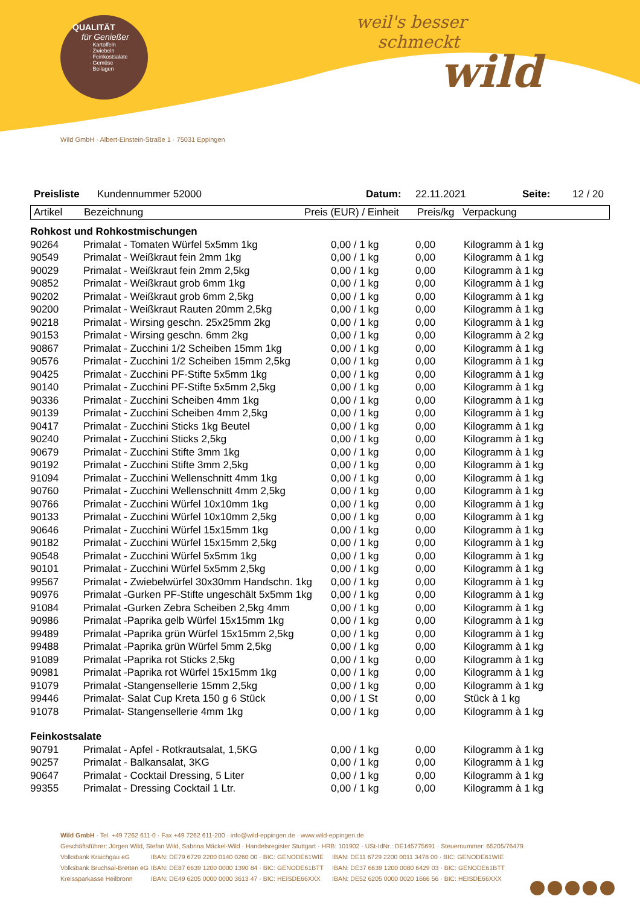QUALITÄT
für Genießer
· Kartoffeln
· Zwiebeln
· Feinkostsalate
· Gemüse
· Beilagen
weil's besser
schmeckt
wild
Wild GmbH · Albert-Einstein-Straße 1 · 75031 Eppingen
Preisliste Kundennummer 52000 Datum: 22.11.2021 Seite: 12 / 20
Artikel Bezeichnung Preis (EUR) / Einheit Preis/kg Verpackung
| Rohkost und Rohkostmischungen | | | | |
| 90264 | Primalat - Tomaten Würfel 5x5mm 1kg | 0,00 / 1 kg | 0,00 | Kilogramm à 1 kg |
| 90549 | Primalat - Weißkraut fein 2mm 1kg | 0,00 / 1 kg | 0,00 | Kilogramm à 1 kg |
| 90029 | Primalat - Weißkraut fein 2mm 2,5kg | 0,00 / 1 kg | 0,00 | Kilogramm à 1 kg |
| 90852 | Primalat - Weißkraut grob 6mm 1kg | 0,00 / 1 kg | 0,00 | Kilogramm à 1 kg |
| 90202 | Primalat - Weißkraut grob 6mm 2,5kg | 0,00 / 1 kg | 0,00 | Kilogramm à 1 kg |
| 90200 | Primalat - Weißkraut Rauten 20mm 2,5kg | 0,00 / 1 kg | 0,00 | Kilogramm à 1 kg |
| 90218 | Primalat - Wirsing geschn. 25x25mm 2kg | 0,00 / 1 kg | 0,00 | Kilogramm à 1 kg |
| 90153 | Primalat - Wirsing geschn. 6mm 2kg | 0,00 / 1 kg | 0,00 | Kilogramm à 2 kg |
| 90867 | Primalat - Zucchini 1/2 Scheiben 15mm 1kg | 0,00 / 1 kg | 0,00 | Kilogramm à 1 kg |
| 90576 | Primalat - Zucchini 1/2 Scheiben 15mm 2,5kg | 0,00 / 1 kg | 0,00 | Kilogramm à 1 kg |
| 90425 | Primalat - Zucchini PF-Stifte 5x5mm 1kg | 0,00 / 1 kg | 0,00 | Kilogramm à 1 kg |
| 90140 | Primalat - Zucchini PF-Stifte 5x5mm 2,5kg | 0,00 / 1 kg | 0,00 | Kilogramm à 1 kg |
| 90336 | Primalat - Zucchini Scheiben 4mm 1kg | 0,00 / 1 kg | 0,00 | Kilogramm à 1 kg |
| 90139 | Primalat - Zucchini Scheiben 4mm 2,5kg | 0,00 / 1 kg | 0,00 | Kilogramm à 1 kg |
| 90417 | Primalat - Zucchini Sticks 1kg Beutel | 0,00 / 1 kg | 0,00 | Kilogramm à 1 kg |
| 90240 | Primalat - Zucchini Sticks 2,5kg | 0,00 / 1 kg | 0,00 | Kilogramm à 1 kg |
| 90679 | Primalat - Zucchini Stifte 3mm 1kg | 0,00 / 1 kg | 0,00 | Kilogramm à 1 kg |
| 90192 | Primalat - Zucchini Stifte 3mm 2,5kg | 0,00 / 1 kg | 0,00 | Kilogramm à 1 kg |
| 91094 | Primalat - Zucchini Wellenschnitt 4mm 1kg | 0,00 / 1 kg | 0,00 | Kilogramm à 1 kg |
| 90760 | Primalat - Zucchini Wellenschnitt 4mm 2,5kg | 0,00 / 1 kg | 0,00 | Kilogramm à 1 kg |
| 90766 | Primalat - Zucchini Würfel 10x10mm 1kg | 0,00 / 1 kg | 0,00 | Kilogramm à 1 kg |
| 90133 | Primalat - Zucchini Würfel 10x10mm 2,5kg | 0,00 / 1 kg | 0,00 | Kilogramm à 1 kg |
| 90646 | Primalat - Zucchini Würfel 15x15mm 1kg | 0,00 / 1 kg | 0,00 | Kilogramm à 1 kg |
| 90182 | Primalat - Zucchini Würfel 15x15mm 2,5kg | 0,00 / 1 kg | 0,00 | Kilogramm à 1 kg |
| 90548 | Primalat - Zucchini Würfel 5x5mm 1kg | 0,00 / 1 kg | 0,00 | Kilogramm à 1 kg |
| 90101 | Primalat - Zucchini Würfel 5x5mm 2,5kg | 0,00 / 1 kg | 0,00 | Kilogramm à 1 kg |
| 99567 | Primalat - Zwiebelwürfel 30x30mm Handschn. 1kg | 0,00 / 1 kg | 0,00 | Kilogramm à 1 kg |
| 90976 | Primalat -Gurken PF-Stifte ungeschält 5x5mm 1kg | 0,00 / 1 kg | 0,00 | Kilogramm à 1 kg |
| 91084 | Primalat -Gurken Zebra Scheiben 2,5kg 4mm | 0,00 / 1 kg | 0,00 | Kilogramm à 1 kg |
| 90986 | Primalat -Paprika gelb Würfel 15x15mm 1kg | 0,00 / 1 kg | 0,00 | Kilogramm à 1 kg |
| 99489 | Primalat -Paprika grün Würfel 15x15mm 2,5kg | 0,00 / 1 kg | 0,00 | Kilogramm à 1 kg |
| 99488 | Primalat -Paprika grün Würfel 5mm 2,5kg | 0,00 / 1 kg | 0,00 | Kilogramm à 1 kg |
| 91089 | Primalat -Paprika rot Sticks 2,5kg | 0,00 / 1 kg | 0,00 | Kilogramm à 1 kg |
| 90981 | Primalat -Paprika rot Würfel 15x15mm 1kg | 0,00 / 1 kg | 0,00 | Kilogramm à 1 kg |
| 91079 | Primalat -Stangensellerie 15mm 2,5kg | 0,00 / 1 kg | 0,00 | Kilogramm à 1 kg |
| 99446 | Primalat- Salat Cup Kreta 150 g 6 Stück | 0,00 / 1 St | 0,00 | Stück à 1 kg |
| 91078 | Primalat- Stangensellerie 4mm 1kg | 0,00 / 1 kg | 0,00 | Kilogramm à 1 kg |
| Feinkostsalate | | | | |
| 90791 | Primalat - Apfel - Rotkrautsalat, 1,5KG | 0,00 / 1 kg | 0,00 | Kilogramm à 1 kg |
| 90257 | Primalat - Balkansalat, 3KG | 0,00 / 1 kg | 0,00 | Kilogramm à 1 kg |
| 90647 | Primalat - Cocktail Dressing, 5 Liter | 0,00 / 1 kg | 0,00 | Kilogramm à 1 kg |
| 99355 | Primalat - Dressing Cocktail 1 Ltr. | 0,00 / 1 kg | 0,00 | Kilogramm à 1 kg |
Wild GmbH · Tel. +49 7262 611-0 · Fax +49 7262 611-200 · info@wild-eppingen.de · www.wild-eppingen.de
Geschäftsführer: Jürgen Wild, Stefan Wild, Sabrina Mäckel-Wild · Handelsregister Stuttgart · HRB: 101902 · USt-IdNr.: DE145775691 · Steuernummer: 65205/76479
Volksbank Kraichgau eG IBAN: DE79 6729 2200 0140 0260 00 · BIC: GENODE61WIE IBAN: DE11 6729 2200 0011 3478 00 · BIC: GENODE61WIE Volksbank Bruchsal-Bretten eG IBAN: DE87 6639 1200 0000 1390 84 · BIC: GENODE61BTT IBAN: DE37 6639 1200 0080 6429 03 · BIC: GENODE61BTT Kreissparkasse Heilbronn IBAN: DE49 6205 0000 0000 3613 47 · BIC: HEISDE66XXX IBAN: DE52 6205 0000 0020 1666 56 · BIC: HEISDE66XXX